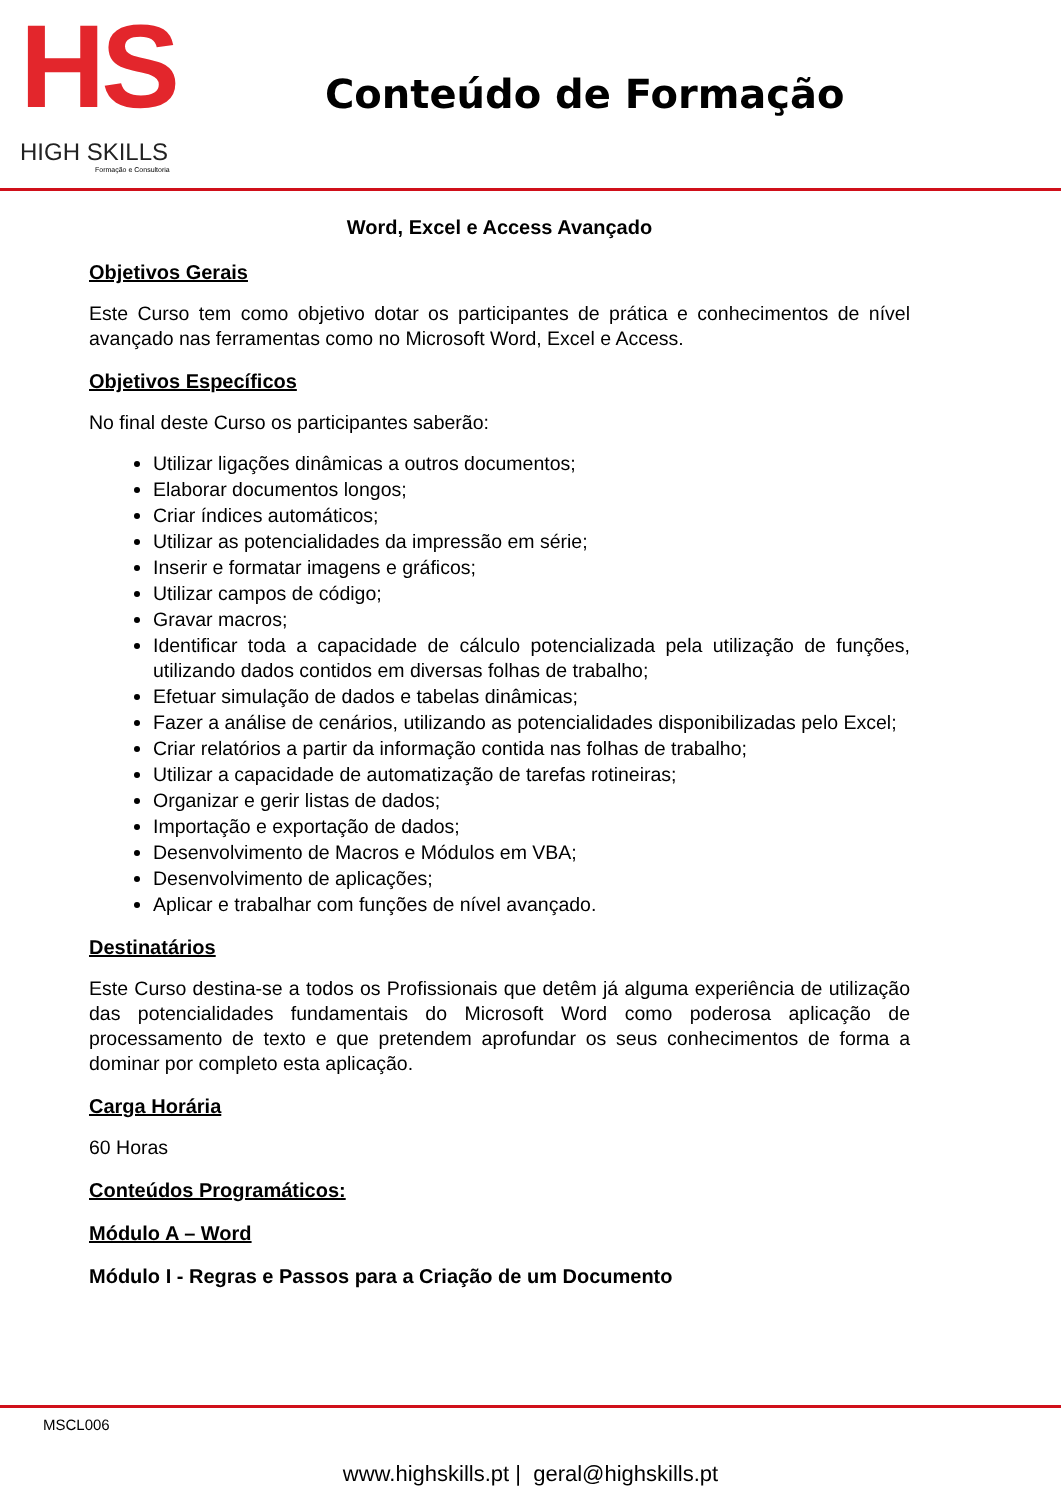HS
HIGH SKILLS
Formação e Consultoria
Conteúdo de Formação
Word, Excel e Access Avançado
Objetivos Gerais
Este Curso tem como objetivo dotar os participantes de prática e conhecimentos de nível avançado nas ferramentas como no Microsoft Word, Excel e Access.
Objetivos Específicos
No final deste Curso os participantes saberão:
Utilizar ligações dinâmicas a outros documentos;
Elaborar documentos longos;
Criar índices automáticos;
Utilizar as potencialidades da impressão em série;
Inserir e formatar imagens e gráficos;
Utilizar campos de código;
Gravar macros;
Identificar toda a capacidade de cálculo potencializada pela utilização de funções, utilizando dados contidos em diversas folhas de trabalho;
Efetuar simulação de dados e tabelas dinâmicas;
Fazer a análise de cenários, utilizando as potencialidades disponibilizadas pelo Excel;
Criar relatórios a partir da informação contida nas folhas de trabalho;
Utilizar a capacidade de automatização de tarefas rotineiras;
Organizar e gerir listas de dados;
Importação e exportação de dados;
Desenvolvimento de Macros e Módulos em VBA;
Desenvolvimento de aplicações;
Aplicar e trabalhar com funções de nível avançado.
Destinatários
Este Curso destina-se a todos os Profissionais que detêm já alguma experiência de utilização das potencialidades fundamentais do Microsoft Word como poderosa aplicação de processamento de texto e que pretendem aprofundar os seus conhecimentos de forma a dominar por completo esta aplicação.
Carga Horária
60 Horas
Conteúdos Programáticos:
Módulo A – Word
Módulo I - Regras e Passos para a Criação de um Documento
MSCL006
www.highskills.pt | geral@highskills.pt